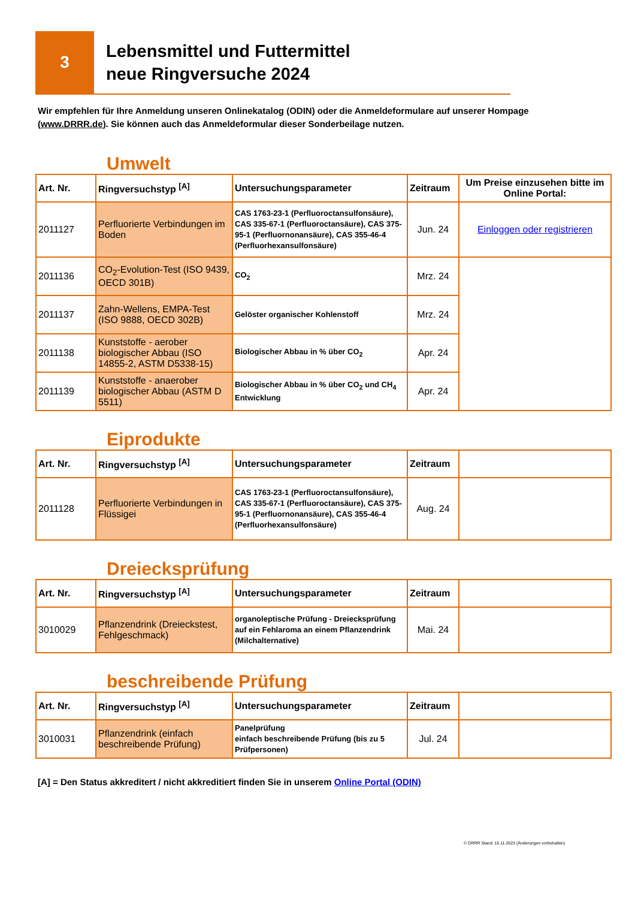3
Lebensmittel und Futtermittel
neue Ringversuche 2024
Wir empfehlen für Ihre Anmeldung unseren Onlinekatalog (ODIN) oder die Anmeldeformulare auf unserer Hompage (www.DRRR.de). Sie können auch das Anmeldeformular dieser Sonderbeilage nutzen.
Umwelt
| Art. Nr. | Ringversuchstyp <sup>[A]</sup> | Untersuchungsparameter | Zeitraum | Um Preise einzusehen bitte im Online Portal: |
| --- | --- | --- | --- | --- |
| 2011127 | Perfluorierte Verbindungen im Boden | CAS 1763-23-1 (Perfluoroctansulfonsäure), CAS 335-67-1 (Perfluoroctansäure), CAS 375-95-1 (Perfluornonansäure), CAS 355-46-4 (Perfluorhexansulfonsäure) | Jun. 24 | Einloggen oder registrieren |
| 2011136 | CO<sub>2</sub>-Evolution-Test (ISO 9439, OECD 301B) | CO<sub>2</sub> | Mrz. 24 | |
| 2011137 | Zahn-Wellens, EMPA-Test (ISO 9888, OECD 302B) | Gelöster organischer Kohlenstoff | Mrz. 24 | |
| 2011138 | Kunststoffe - aerober biologischer Abbau (ISO 14855-2, ASTM D5338-15) | Biologischer Abbau in % über CO<sub>2</sub> | Apr. 24 | |
| 2011139 | Kunststoffe - anaerober biologischer Abbau (ASTM D 5511) | Biologischer Abbau in % über CO<sub>2</sub> und CH<sub>4</sub> Entwicklung | Apr. 24 | |
Eiprodukte
| Art. Nr. | Ringversuchstyp <sup>[A]</sup> | Untersuchungsparameter | Zeitraum | |
| --- | --- | --- | --- | --- |
| 2011128 | Perfluorierte Verbindungen in Flüssigei | CAS 1763-23-1 (Perfluoroctansulfonsäure), CAS 335-67-1 (Perfluoroctansäure), CAS 375-95-1 (Perfluornonansäure), CAS 355-46-4 (Perfluorhexansulfonsäure) | Aug. 24 | |
Dreiecksprüfung
| Art. Nr. | Ringversuchstyp <sup>[A]</sup> | Untersuchungsparameter | Zeitraum | |
| --- | --- | --- | --- | --- |
| 3010029 | Pflanzendrink (Dreieckstest, Fehlgeschmack) | organoleptische Prüfung - Dreiecksprüfung auf ein Fehlaroma an einem Pflanzendrink (Milchalternative) | Mai. 24 | |
beschreibende Prüfung
| Art. Nr. | Ringversuchstyp <sup>[A]</sup> | Untersuchungsparameter | Zeitraum | |
| --- | --- | --- | --- | --- |
| 3010031 | Pflanzendrink (einfach beschreibende Prüfung) | Panelprüfung einfach beschreibende Prüfung (bis zu 5 Prüfpersonen) | Jul. 24 | |
[A] = Den Status akkreditert / nicht akkreditiert finden Sie in unserem Online Portal (ODIN)
© DRRR Stand: 15.11.2023 (Änderungen vorbehalten)